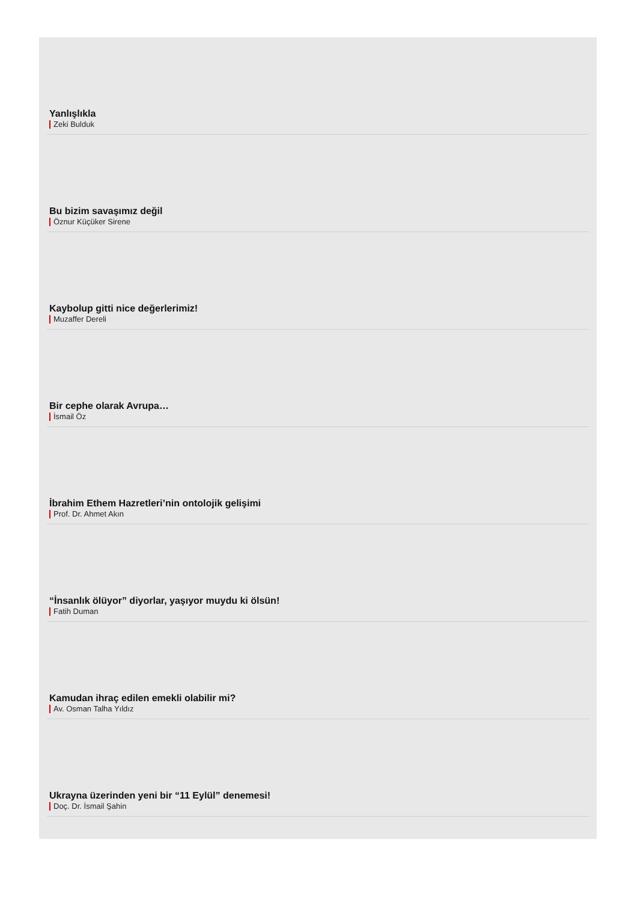Yanlışlıkla
Zeki Bulduk
Bu bizim savaşımız değil
Öznur Küçüker Sirene
Kaybolup gitti nice değerlerimiz!
Muzaffer Dereli
Bir cephe olarak Avrupa…
İsmail Öz
İbrahim Ethem Hazretleri’nin ontolojik gelişimi
Prof. Dr. Ahmet Akın
“İnsanlık ölüyor” diyorlar, yaşıyor muydu ki ölsün!
Fatih Duman
Kamudan ihraç edilen emekli olabilir mi?
Av. Osman Talha Yıldız
Ukrayna üzerinden yeni bir “11 Eylül” denemesi!
Doç. Dr. İsmail Şahin